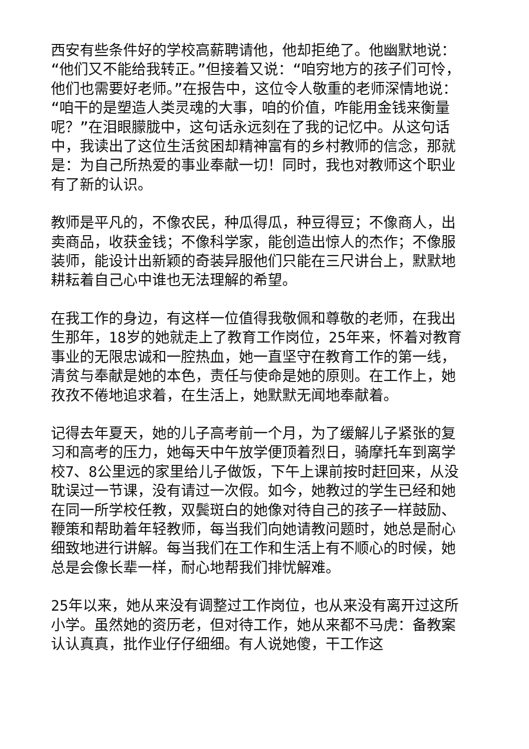西安有些条件好的学校高薪聘请他，他却拒绝了。他幽默地说：“他们又不能给我转正。”但接着又说：“咱穷地方的孩子们可怜，他们也需要好老师。”在报告中，这位令人敬重的老师深情地说：“咱干的是塑造人类灵魂的大事，咱的价值，咋能用金钱来衡量呢？”在泪眼朦胧中，这句话永远刻在了我的记忆中。从这句话中，我读出了这位生活贫困却精神富有的乡村教师的信念，那就是：为自己所热爱的事业奉献一切！同时，我也对教师这个职业有了新的认识。
教师是平凡的，不像农民，种瓜得瓜，种豆得豆；不像商人，出卖商品，收获金钱；不像科学家，能创造出惊人的杰作；不像服装师，能设计出新颖的奇装异服他们只能在三尺讲台上，默默地耕耘着自己心中谁也无法理解的希望。
在我工作的身边，有这样一位值得我敬佩和尊敬的老师，在我出生那年，18岁的她就走上了教育工作岗位，25年来，怀着对教育事业的无限忠诚和一腔热血，她一直坚守在教育工作的第一线，清贫与奉献是她的本色，责任与使命是她的原则。在工作上，她孜孜不倦地追求着，在生活上，她默默无闻地奉献着。
记得去年夏天，她的儿子高考前一个月，为了缓解儿子紧张的复习和高考的压力，她每天中午放学便顶着烈日，骑摩托车到离学校7、8公里远的家里给儿子做饭，下午上课前按时赶回来，从没耽误过一节课，没有请过一次假。如今，她教过的学生已经和她在同一所学校任教，双鬓斑白的她像对待自己的孩子一样鼓励、鞭策和帮助着年轻教师，每当我们向她请教问题时，她总是耐心细致地进行讲解。每当我们在工作和生活上有不顺心的时候，她总是会像长辈一样，耐心地帮我们排忧解难。
25年以来，她从来没有调整过工作岗位，也从来没有离开过这所小学。虽然她的资历老，但对待工作，她从来都不马虎：备教案认认真真，批作业仔仔细细。有人说她傻，干工作这